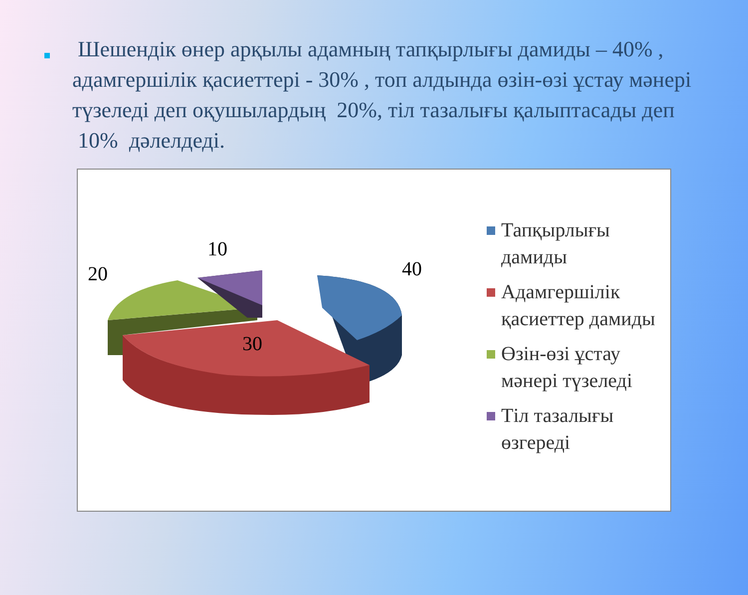Шешендік өнер арқылы адамның тапқырлығы дамиды – 40% , адамгершілік қасиеттері - 30% , топ алдында өзін-өзі ұстау мәнері түзеледі деп оқушылардың 20%, тіл тазалығы қалыптасады деп 10% дәлелдеді.
10
20
30
40
Тапқырлығы дамиды
Адамгершілік қасиеттер дамиды
Өзін-өзі ұстау мәнері түзеледі
Тіл тазалығы өзгереді